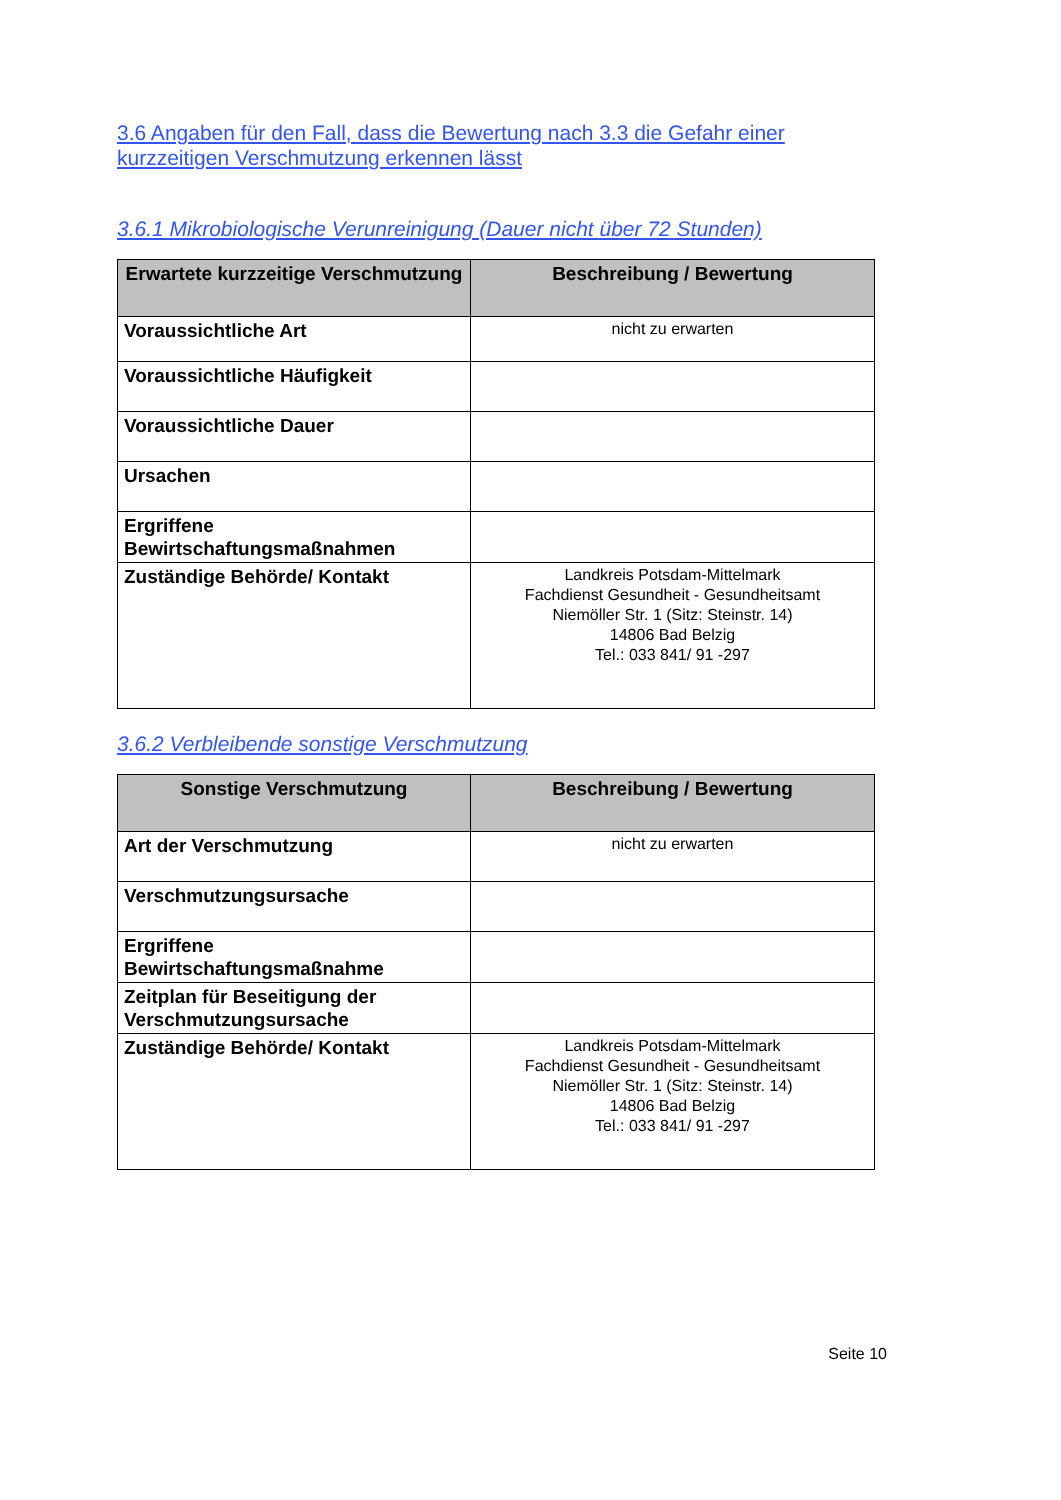3.6 Angaben für den Fall, dass die Bewertung nach 3.3 die Gefahr einer kurzzeitigen Verschmutzung erkennen lässt
3.6.1 Mikrobiologische Verunreinigung (Dauer nicht über 72 Stunden)
| Erwartete kurzzeitige Verschmutzung | Beschreibung / Bewertung |
| --- | --- |
| Voraussichtliche Art | nicht zu erwarten |
| Voraussichtliche Häufigkeit | |
| Voraussichtliche Dauer | |
| Ursachen | |
| Ergriffene Bewirtschaftungsmaßnahmen | |
| Zuständige Behörde/ Kontakt | Landkreis Potsdam-Mittelmark Fachdienst Gesundheit - Gesundheitsamt Niemöller Str. 1 (Sitz: Steinstr. 14) 14806 Bad Belzig Tel.: 033 841/ 91 -297 |
3.6.2 Verbleibende sonstige Verschmutzung
| Sonstige Verschmutzung | Beschreibung / Bewertung |
| --- | --- |
| Art der Verschmutzung | nicht zu erwarten |
| Verschmutzungsursache | |
| Ergriffene Bewirtschaftungsmaßnahme | |
| Zeitplan für Beseitigung der Verschmutzungsursache | |
| Zuständige Behörde/ Kontakt | Landkreis Potsdam-Mittelmark Fachdienst Gesundheit - Gesundheitsamt Niemöller Str. 1 (Sitz: Steinstr. 14) 14806 Bad Belzig Tel.: 033 841/ 91 -297 |
Seite 10